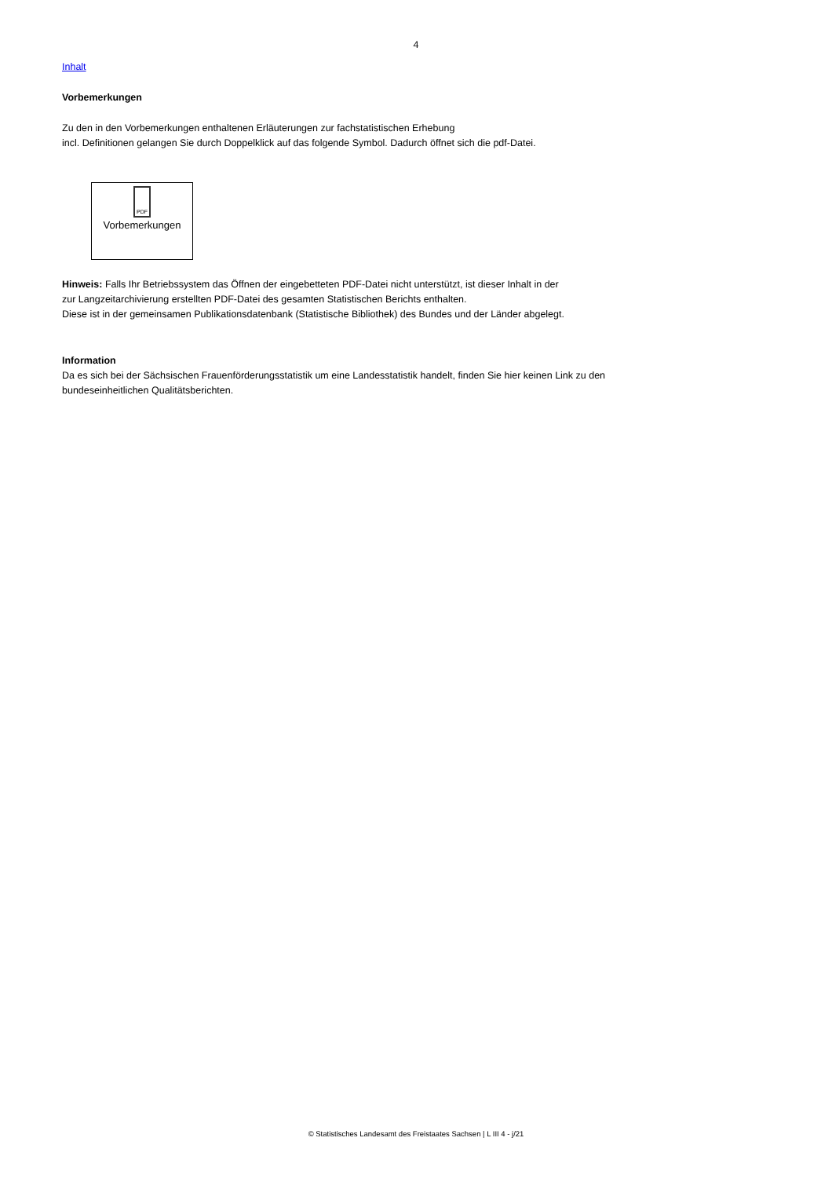4
Inhalt
Vorbemerkungen
Zu den in den Vorbemerkungen enthaltenen Erläuterungen zur fachstatistischen Erhebung
incl. Definitionen gelangen Sie durch Doppelklick auf das folgende Symbol. Dadurch öffnet sich die pdf-Datei.
PDF
Vorbemerkungen
Hinweis: Falls Ihr Betriebssystem das Öffnen der eingebetteten PDF-Datei nicht unterstützt, ist dieser Inhalt in der
zur Langzeitarchivierung erstellten PDF-Datei des gesamten Statistischen Berichts enthalten.
Diese ist in der gemeinsamen Publikationsdatenbank (Statistische Bibliothek) des Bundes und der Länder abgelegt.
Information
Da es sich bei der Sächsischen Frauenförderungsstatistik um eine Landesstatistik handelt, finden Sie hier keinen Link zu den
bundeseinheitlichen Qualitätsberichten.
© Statistisches Landesamt des Freistaates Sachsen | L III 4 - j/21